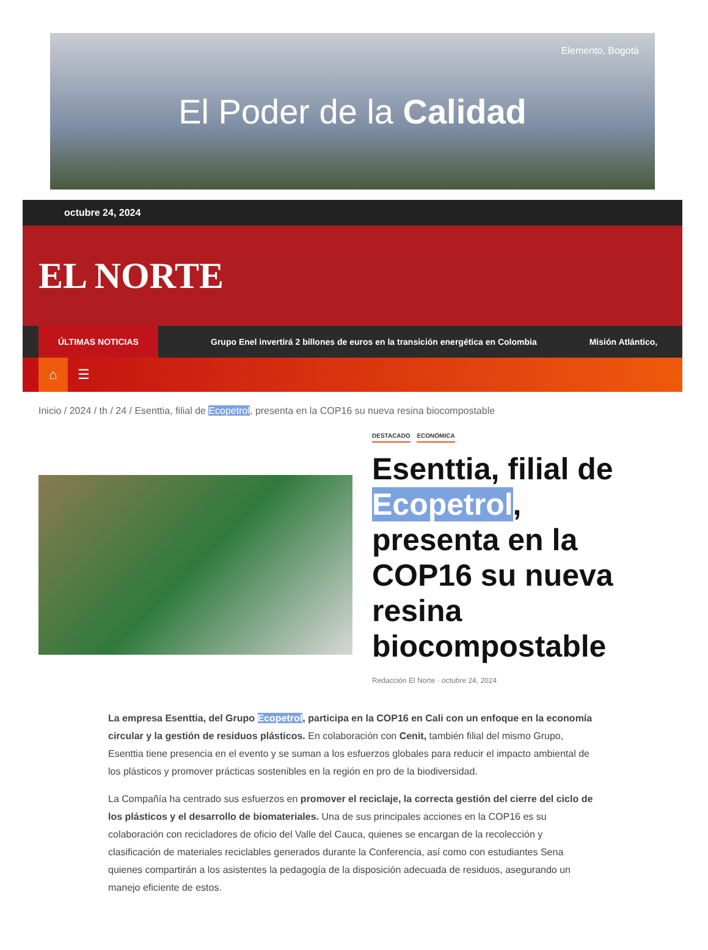Elemento, Bogotá
El Poder de la Calidad
octubre 24, 2024
EL NORTE
ÚLTIMAS NOTICIAS
Grupo Enel invertirá 2 billones de euros en la transición energética en Colombia Misión Atlántico,
⌂
☰
Inicio / 2024 / th / 24 / Esenttia, filial de Ecopetrol, presenta en la COP16 su nueva resina biocompostable
DESTACADO ECONÓMICA
Esenttia, filial de Ecopetrol, presenta en la COP16 su nueva resina biocompostable
Redacción El Norte · octubre 24, 2024
La empresa Esenttia, del Grupo Ecopetrol, participa en la COP16 en Cali con un enfoque en la economía circular y la gestión de residuos plásticos. En colaboración con Cenit, también filial del mismo Grupo, Esenttia tiene presencia en el evento y se suman a los esfuerzos globales para reducir el impacto ambiental de los plásticos y promover prácticas sostenibles en la región en pro de la biodiversidad.
La Compañía ha centrado sus esfuerzos en promover el reciclaje, la correcta gestión del cierre del ciclo de los plásticos y el desarrollo de biomateriales. Una de sus principales acciones en la COP16 es su colaboración con recicladores de oficio del Valle del Cauca, quienes se encargan de la recolección y clasificación de materiales reciclables generados durante la Conferencia, así como con estudiantes Sena quienes compartirán a los asistentes la pedagogía de la disposición adecuada de residuos, asegurando un manejo eficiente de estos.